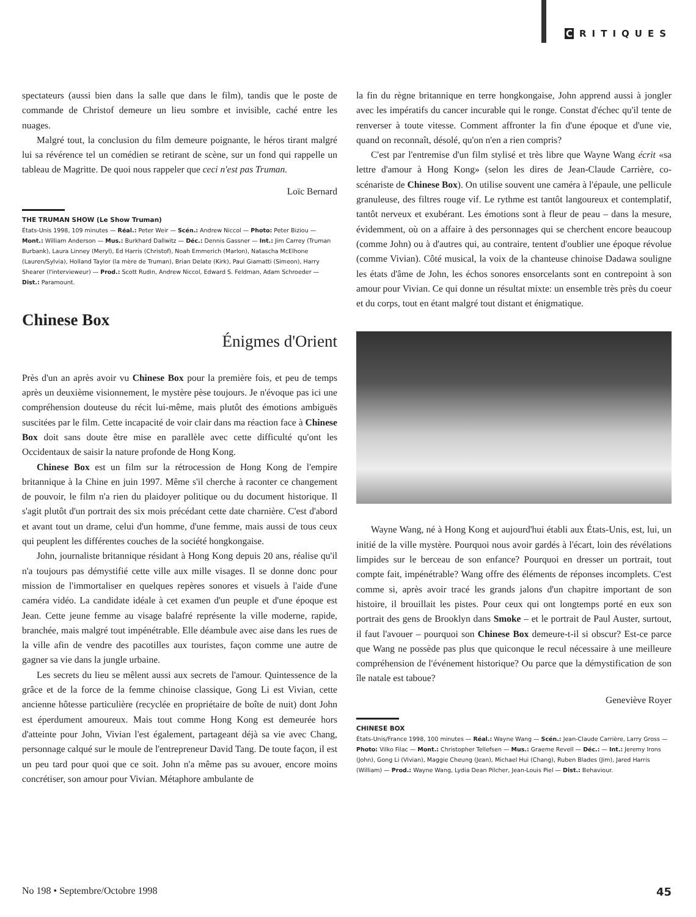C RITIQUES
spectateurs (aussi bien dans la salle que dans le film), tandis que le poste de commande de Christof demeure un lieu sombre et invisible, caché entre les nuages.
Malgré tout, la conclusion du film demeure poignante, le héros tirant malgré lui sa révérence tel un comédien se retirant de scène, sur un fond qui rappelle un tableau de Magritte. De quoi nous rappeler que ceci n'est pas Truman.
Loïc Bernard
THE TRUMAN SHOW (Le Show Truman)
États-Unis 1998, 109 minutes — Réal.: Peter Weir — Scén.: Andrew Niccol — Photo: Peter Biziou — Mont.: William Anderson — Mus.: Burkhard Dallwitz — Déc.: Dennis Gassner — Int.: Jim Carrey (Truman Burbank), Laura Linney (Meryl), Ed Harris (Christof), Noah Emmerich (Marlon), Natascha McElhone (Lauren/Sylvia), Holland Taylor (la mère de Truman), Brian Delate (Kirk), Paul Giamatti (Simeon), Harry Shearer (l'intervieweur) — Prod.: Scott Rudin, Andrew Niccol, Edward S. Feldman, Adam Schroeder — Dist.: Paramount.
Chinese Box
Énigmes d'Orient
Près d'un an après avoir vu Chinese Box pour la première fois, et peu de temps après un deuxième visionnement, le mystère pèse toujours. Je n'évoque pas ici une compréhension douteuse du récit lui-même, mais plutôt des émotions ambiguës suscitées par le film. Cette incapacité de voir clair dans ma réaction face à Chinese Box doit sans doute être mise en parallèle avec cette difficulté qu'ont les Occidentaux de saisir la nature profonde de Hong Kong.
Chinese Box est un film sur la rétrocession de Hong Kong de l'empire britannique à la Chine en juin 1997. Même s'il cherche à raconter ce changement de pouvoir, le film n'a rien du plaidoyer politique ou du document historique. Il s'agit plutôt d'un portrait des six mois précédant cette date charnière. C'est d'abord et avant tout un drame, celui d'un homme, d'une femme, mais aussi de tous ceux qui peuplent les différentes couches de la société hongkongaise.
John, journaliste britannique résidant à Hong Kong depuis 20 ans, réalise qu'il n'a toujours pas démystifié cette ville aux mille visages. Il se donne donc pour mission de l'immortaliser en quelques repères sonores et visuels à l'aide d'une caméra vidéo. La candidate idéale à cet examen d'un peuple et d'une époque est Jean. Cette jeune femme au visage balafré représente la ville moderne, rapide, branchée, mais malgré tout impénétrable. Elle déambule avec aise dans les rues de la ville afin de vendre des pacotilles aux touristes, façon comme une autre de gagner sa vie dans la jungle urbaine.
Les secrets du lieu se mêlent aussi aux secrets de l'amour. Quintessence de la grâce et de la force de la femme chinoise classique, Gong Li est Vivian, cette ancienne hôtesse particulière (recyclée en propriétaire de boîte de nuit) dont John est éperdument amoureux. Mais tout comme Hong Kong est demeurée hors d'atteinte pour John, Vivian l'est également, partageant déjà sa vie avec Chang, personnage calqué sur le moule de l'entrepreneur David Tang. De toute façon, il est un peu tard pour quoi que ce soit. John n'a même pas su avouer, encore moins concrétiser, son amour pour Vivian. Métaphore ambulante de
la fin du règne britannique en terre hongkongaise, John apprend aussi à jongler avec les impératifs du cancer incurable qui le ronge. Constat d'échec qu'il tente de renverser à toute vitesse. Comment affronter la fin d'une époque et d'une vie, quand on reconnaît, désolé, qu'on n'en a rien compris?
C'est par l'entremise d'un film stylisé et très libre que Wayne Wang écrit «sa lettre d'amour à Hong Kong» (selon les dires de Jean-Claude Carrière, co-scénariste de Chinese Box). On utilise souvent une caméra à l'épaule, une pellicule granuleuse, des filtres rouge vif. Le rythme est tantôt langoureux et contemplatif, tantôt nerveux et exubérant. Les émotions sont à fleur de peau – dans la mesure, évidemment, où on a affaire à des personnages qui se cherchent encore beaucoup (comme John) ou à d'autres qui, au contraire, tentent d'oublier une époque révolue (comme Vivian). Côté musical, la voix de la chanteuse chinoise Dadawa souligne les états d'âme de John, les échos sonores ensorcelants sont en contrepoint à son amour pour Vivian. Ce qui donne un résultat mixte: un ensemble très près du coeur et du corps, tout en étant malgré tout distant et énigmatique.
Wayne Wang, né à Hong Kong et aujourd'hui établi aux États-Unis, est, lui, un initié de la ville mystère. Pourquoi nous avoir gardés à l'écart, loin des révélations limpides sur le berceau de son enfance? Pourquoi en dresser un portrait, tout compte fait, impénétrable? Wang offre des éléments de réponses incomplets. C'est comme si, après avoir tracé les grands jalons d'un chapitre important de son histoire, il brouillait les pistes. Pour ceux qui ont longtemps porté en eux son portrait des gens de Brooklyn dans Smoke – et le portrait de Paul Auster, surtout, il faut l'avouer – pourquoi son Chinese Box demeure-t-il si obscur? Est-ce parce que Wang ne possède pas plus que quiconque le recul nécessaire à une meilleure compréhension de l'événement historique? Ou parce que la démystification de son île natale est taboue?
Geneviève Royer
CHINESE BOX
États-Unis/France 1998, 100 minutes — Réal.: Wayne Wang — Scén.: Jean-Claude Carrière, Larry Gross — Photo: Vilko Filac — Mont.: Christopher Tellefsen — Mus.: Graeme Revell — Déc.: — Int.: Jeremy Irons (John), Gong Li (Vivian), Maggie Cheung (Jean), Michael Hui (Chang), Ruben Blades (Jim), Jared Harris (William) — Prod.: Wayne Wang, Lydia Dean Pilcher, Jean-Louis Piel — Dist.: Behaviour.
No 198 • Septembre/Octobre 1998 45